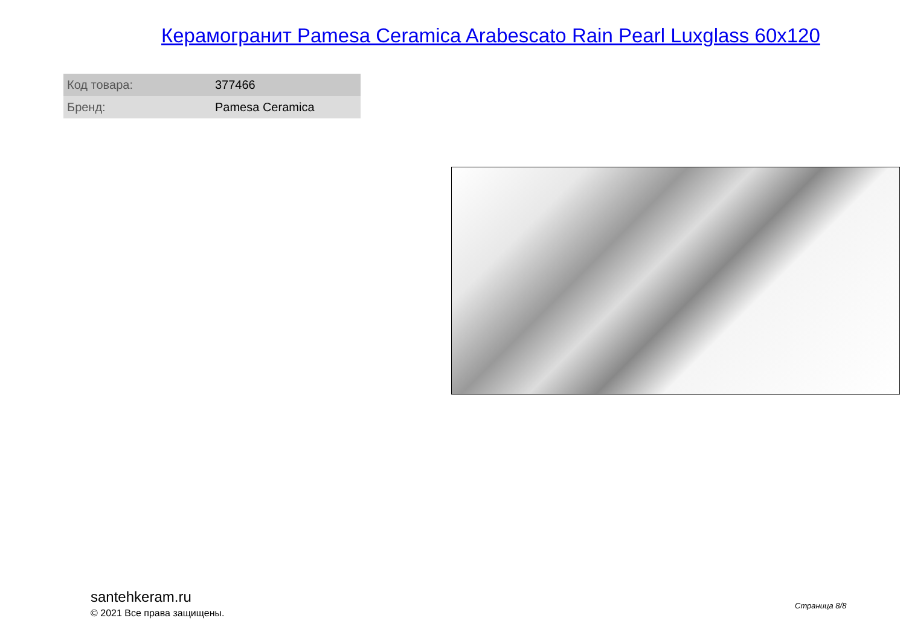Керамогранит Pamesa Ceramica Arabescato Rain Pearl Luxglass 60x120
| Код товара: | 377466 |
| Бренд: | Pamesa Ceramica |
santehkeram.ru
© 2021 Все права защищены.
Страница 8/8